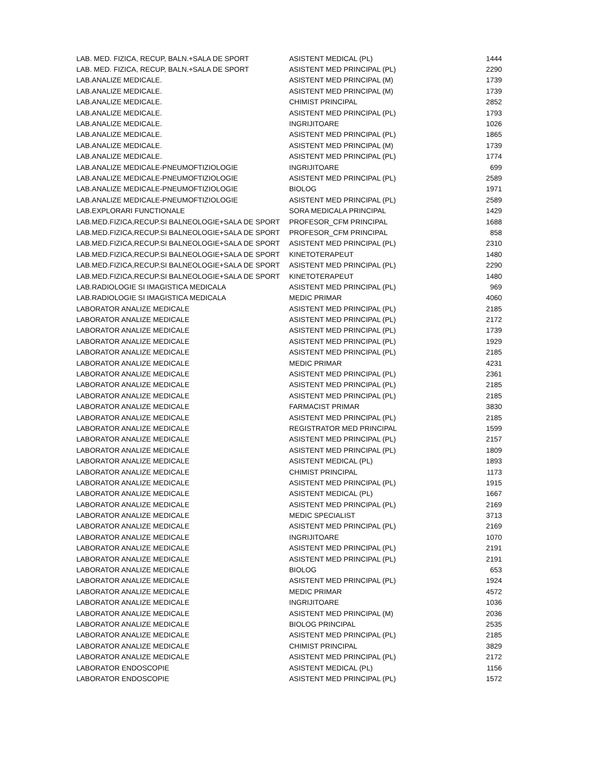| LAB. MED. FIZICA, RECUP, BALN.+SALA DE SPORT | ASISTENT MEDICAL (PL) | 1444 |
| LAB. MED. FIZICA, RECUP, BALN.+SALA DE SPORT | ASISTENT MED PRINCIPAL (PL) | 2290 |
| LAB.ANALIZE MEDICALE. | ASISTENT MED PRINCIPAL (M) | 1739 |
| LAB.ANALIZE MEDICALE. | ASISTENT MED PRINCIPAL (M) | 1739 |
| LAB.ANALIZE MEDICALE. | CHIMIST PRINCIPAL | 2852 |
| LAB.ANALIZE MEDICALE. | ASISTENT MED PRINCIPAL (PL) | 1793 |
| LAB.ANALIZE MEDICALE. | INGRIJITOARE | 1026 |
| LAB.ANALIZE MEDICALE. | ASISTENT MED PRINCIPAL (PL) | 1865 |
| LAB.ANALIZE MEDICALE. | ASISTENT MED PRINCIPAL (M) | 1739 |
| LAB.ANALIZE MEDICALE. | ASISTENT MED PRINCIPAL (PL) | 1774 |
| LAB.ANALIZE MEDICALE-PNEUMOFTIZIOLOGIE | INGRIJITOARE | 699 |
| LAB.ANALIZE MEDICALE-PNEUMOFTIZIOLOGIE | ASISTENT MED PRINCIPAL (PL) | 2589 |
| LAB.ANALIZE MEDICALE-PNEUMOFTIZIOLOGIE | BIOLOG | 1971 |
| LAB.ANALIZE MEDICALE-PNEUMOFTIZIOLOGIE | ASISTENT MED PRINCIPAL (PL) | 2589 |
| LAB.EXPLORARI FUNCTIONALE | SORA MEDICALA PRINCIPAL | 1429 |
| LAB.MED.FIZICA,RECUP.SI BALNEOLOGIE+SALA DE SPORT | PROFESOR_CFM PRINCIPAL | 1688 |
| LAB.MED.FIZICA,RECUP.SI BALNEOLOGIE+SALA DE SPORT | PROFESOR_CFM PRINCIPAL | 858 |
| LAB.MED.FIZICA,RECUP.SI BALNEOLOGIE+SALA DE SPORT | ASISTENT MED PRINCIPAL (PL) | 2310 |
| LAB.MED.FIZICA,RECUP.SI BALNEOLOGIE+SALA DE SPORT | KINETOTERAPEUT | 1480 |
| LAB.MED.FIZICA,RECUP.SI BALNEOLOGIE+SALA DE SPORT | ASISTENT MED PRINCIPAL (PL) | 2290 |
| LAB.MED.FIZICA,RECUP.SI BALNEOLOGIE+SALA DE SPORT | KINETOTERAPEUT | 1480 |
| LAB.RADIOLOGIE SI IMAGISTICA MEDICALA | ASISTENT MED PRINCIPAL (PL) | 969 |
| LAB.RADIOLOGIE SI IMAGISTICA MEDICALA | MEDIC PRIMAR | 4060 |
| LABORATOR ANALIZE MEDICALE | ASISTENT MED PRINCIPAL (PL) | 2185 |
| LABORATOR ANALIZE MEDICALE | ASISTENT MED PRINCIPAL (PL) | 2172 |
| LABORATOR ANALIZE MEDICALE | ASISTENT MED PRINCIPAL (PL) | 1739 |
| LABORATOR ANALIZE MEDICALE | ASISTENT MED PRINCIPAL (PL) | 1929 |
| LABORATOR ANALIZE MEDICALE | ASISTENT MED PRINCIPAL (PL) | 2185 |
| LABORATOR ANALIZE MEDICALE | MEDIC PRIMAR | 4231 |
| LABORATOR ANALIZE MEDICALE | ASISTENT MED PRINCIPAL (PL) | 2361 |
| LABORATOR ANALIZE MEDICALE | ASISTENT MED PRINCIPAL (PL) | 2185 |
| LABORATOR ANALIZE MEDICALE | ASISTENT MED PRINCIPAL (PL) | 2185 |
| LABORATOR ANALIZE MEDICALE | FARMACIST PRIMAR | 3830 |
| LABORATOR ANALIZE MEDICALE | ASISTENT MED PRINCIPAL (PL) | 2185 |
| LABORATOR ANALIZE MEDICALE | REGISTRATOR MED PRINCIPAL | 1599 |
| LABORATOR ANALIZE MEDICALE | ASISTENT MED PRINCIPAL (PL) | 2157 |
| LABORATOR ANALIZE MEDICALE | ASISTENT MED PRINCIPAL (PL) | 1809 |
| LABORATOR ANALIZE MEDICALE | ASISTENT MEDICAL (PL) | 1893 |
| LABORATOR ANALIZE MEDICALE | CHIMIST PRINCIPAL | 1173 |
| LABORATOR ANALIZE MEDICALE | ASISTENT MED PRINCIPAL (PL) | 1915 |
| LABORATOR ANALIZE MEDICALE | ASISTENT MEDICAL (PL) | 1667 |
| LABORATOR ANALIZE MEDICALE | ASISTENT MED PRINCIPAL (PL) | 2169 |
| LABORATOR ANALIZE MEDICALE | MEDIC SPECIALIST | 3713 |
| LABORATOR ANALIZE MEDICALE | ASISTENT MED PRINCIPAL (PL) | 2169 |
| LABORATOR ANALIZE MEDICALE | INGRIJITOARE | 1070 |
| LABORATOR ANALIZE MEDICALE | ASISTENT MED PRINCIPAL (PL) | 2191 |
| LABORATOR ANALIZE MEDICALE | ASISTENT MED PRINCIPAL (PL) | 2191 |
| LABORATOR ANALIZE MEDICALE | BIOLOG | 653 |
| LABORATOR ANALIZE MEDICALE | ASISTENT MED PRINCIPAL (PL) | 1924 |
| LABORATOR ANALIZE MEDICALE | MEDIC PRIMAR | 4572 |
| LABORATOR ANALIZE MEDICALE | INGRIJITOARE | 1036 |
| LABORATOR ANALIZE MEDICALE | ASISTENT MED PRINCIPAL (M) | 2036 |
| LABORATOR ANALIZE MEDICALE | BIOLOG PRINCIPAL | 2535 |
| LABORATOR ANALIZE MEDICALE | ASISTENT MED PRINCIPAL (PL) | 2185 |
| LABORATOR ANALIZE MEDICALE | CHIMIST PRINCIPAL | 3829 |
| LABORATOR ANALIZE MEDICALE | ASISTENT MED PRINCIPAL (PL) | 2172 |
| LABORATOR ENDOSCOPIE | ASISTENT MEDICAL (PL) | 1156 |
| LABORATOR ENDOSCOPIE | ASISTENT MED PRINCIPAL (PL) | 1572 |